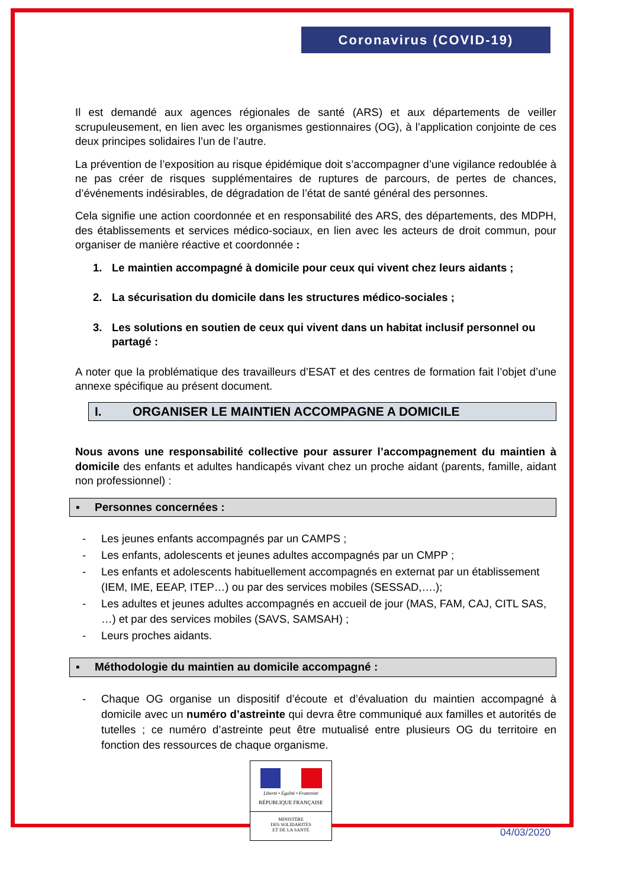Coronavirus (COVID-19)
Il est demandé aux agences régionales de santé (ARS) et aux départements de veiller scrupuleusement, en lien avec les organismes gestionnaires (OG), à l’application conjointe de ces deux principes solidaires l’un de l’autre.
La prévention de l’exposition au risque épidémique doit s’accompagner d’une vigilance redoublée à ne pas créer de risques supplémentaires de ruptures de parcours, de pertes de chances, d’événements indésirables, de dégradation de l’état de santé général des personnes.
Cela signifie une action coordonnée et en responsabilité des ARS, des départements, des MDPH, des établissements et services médico-sociaux, en lien avec les acteurs de droit commun, pour organiser de manière réactive et coordonnée :
1. Le maintien accompagné à domicile pour ceux qui vivent chez leurs aidants ;
2. La sécurisation du domicile dans les structures médico-sociales ;
3. Les solutions en soutien de ceux qui vivent dans un habitat inclusif personnel ou partagé :
A noter que la problématique des travailleurs d’ESAT et des centres de formation fait l’objet d’une annexe spécifique au présent document.
I. ORGANISER LE MAINTIEN ACCOMPAGNE A DOMICILE
Nous avons une responsabilité collective pour assurer l’accompagnement du maintien à domicile des enfants et adultes handicapés vivant chez un proche aidant (parents, famille, aidant non professionnel) :
▪ Personnes concernées :
- Les jeunes enfants accompagnés par un CAMPS ;
- Les enfants, adolescents et jeunes adultes accompagnés par un CMPP ;
- Les enfants et adolescents habituellement accompagnés en externat par un établissement (IEM, IME, EEAP, ITEP…) ou par des services mobiles (SESSAD,….);
- Les adultes et jeunes adultes accompagnés en accueil de jour (MAS, FAM, CAJ, CITL SAS, …) et par des services mobiles (SAVS, SAMSAH) ;
- Leurs proches aidants.
▪ Méthodologie du maintien au domicile accompagné :
- Chaque OG organise un dispositif d’écoute et d’évaluation du maintien accompagné à domicile avec un numéro d’astreinte qui devra être communiqué aux familles et autorités de tutelles ; ce numéro d’astreinte peut être mutualisé entre plusieurs OG du territoire en fonction des ressources de chaque organisme.
Liberté • Égalité • Fraternité
RÉPUBLIQUE FRANÇAISE
MINISTÈRE
DES SOLIDARITÉS
ET DE LA SANTÉ
04/03/2020